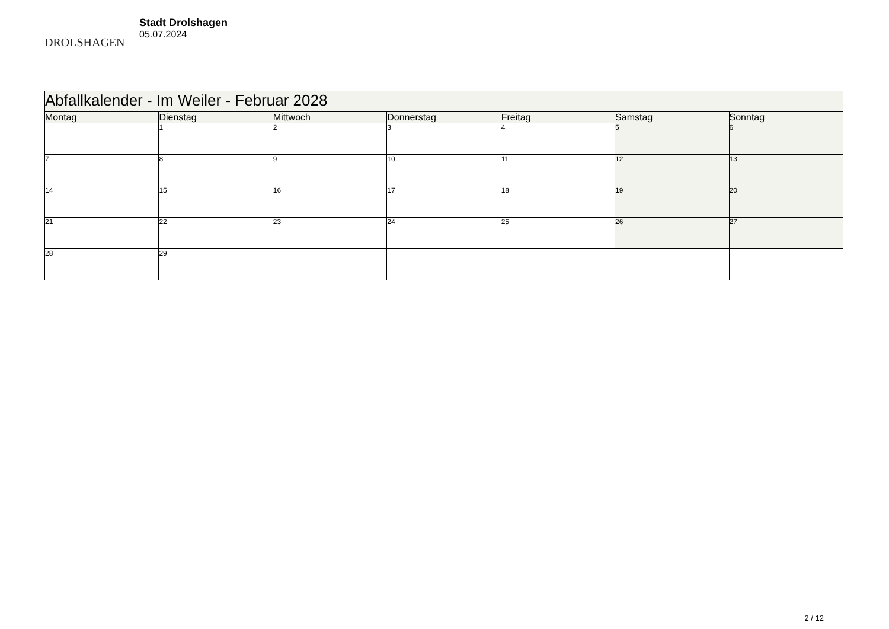DROLSHAGEN
Stadt Drolshagen
05.07.2024
| Abfallkalender - Im Weiler - Februar 2028 | | | | | | |
| --- | --- | --- | --- | --- | --- | --- |
| Montag | Dienstag | Mittwoch | Donnerstag | Freitag | Samstag | Sonntag |
| | 1 | 2 | 3 | 4 | 5 | 6 |
| 7 | 8 | 9 | 10 | 11 | 12 | 13 |
| 14 | 15 | 16 | 17 | 18 | 19 | 20 |
| 21 | 22 | 23 | 24 | 25 | 26 | 27 |
| 28 | 29 | | | | | |
2 / 12